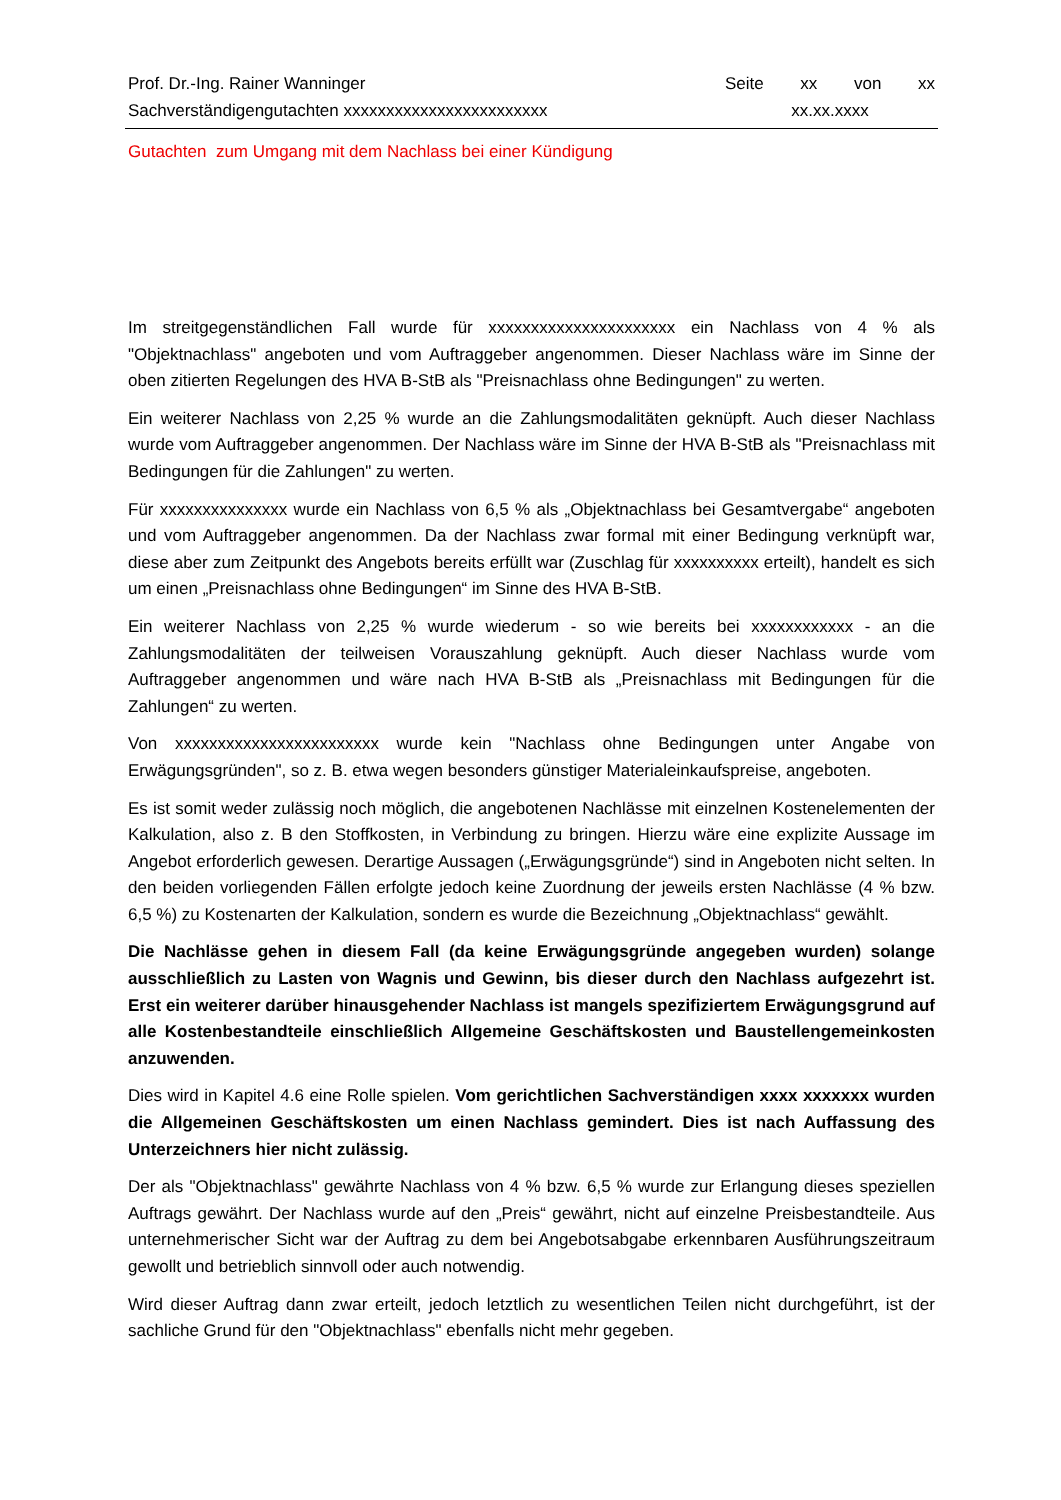Prof. Dr.-Ing. Rainer Wanninger
Sachverständigengutachten xxxxxxxxxxxxxxxxxxxxxxxx
Seite xx von xx
xx.xx.xxxx
Gutachten zum Umgang mit dem Nachlass bei einer Kündigung
Im streitgegenständlichen Fall wurde für xxxxxxxxxxxxxxxxxxxxxx ein Nachlass von 4 % als "Objektnachlass" angeboten und vom Auftraggeber angenommen. Dieser Nachlass wäre im Sinne der oben zitierten Regelungen des HVA B-StB als "Preisnachlass ohne Bedingungen" zu werten.
Ein weiterer Nachlass von 2,25 % wurde an die Zahlungsmodalitäten geknüpft. Auch dieser Nachlass wurde vom Auftraggeber angenommen. Der Nachlass wäre im Sinne der HVA B-StB als "Preisnachlass mit Bedingungen für die Zahlungen" zu werten.
Für xxxxxxxxxxxxxxx wurde ein Nachlass von 6,5 % als „Objektnachlass bei Gesamtvergabe“ angeboten und vom Auftraggeber angenommen. Da der Nachlass zwar formal mit einer Bedingung verknüpft war, diese aber zum Zeitpunkt des Angebots bereits erfüllt war (Zuschlag für xxxxxxxxxx erteilt), handelt es sich um einen „Preisnachlass ohne Bedingungen“ im Sinne des HVA B-StB.
Ein weiterer Nachlass von 2,25 % wurde wiederum - so wie bereits bei xxxxxxxxxxxx - an die Zahlungsmodalitäten der teilweisen Vorauszahlung geknüpft. Auch dieser Nachlass wurde vom Auftraggeber angenommen und wäre nach HVA B-StB als „Preisnachlass mit Bedingungen für die Zahlungen“ zu werten.
Von xxxxxxxxxxxxxxxxxxxxxxxx wurde kein "Nachlass ohne Bedingungen unter Angabe von Erwägungsgründen", so z. B. etwa wegen besonders günstiger Materialeinkaufspreise, angeboten.
Es ist somit weder zulässig noch möglich, die angebotenen Nachlässe mit einzelnen Kostenelementen der Kalkulation, also z. B den Stoffkosten, in Verbindung zu bringen. Hierzu wäre eine explizite Aussage im Angebot erforderlich gewesen. Derartige Aussagen („Erwägungsgründe“) sind in Angeboten nicht selten. In den beiden vorliegenden Fällen erfolgte jedoch keine Zuordnung der jeweils ersten Nachlässe (4 % bzw. 6,5 %) zu Kostenarten der Kalkulation, sondern es wurde die Bezeichnung „Objektnachlass“ gewählt.
Die Nachlässe gehen in diesem Fall (da keine Erwägungsgründe angegeben wurden) solange ausschließlich zu Lasten von Wagnis und Gewinn, bis dieser durch den Nachlass aufgezehrt ist. Erst ein weiterer darüber hinausgehender Nachlass ist mangels spezifiziertem Erwägungsgrund auf alle Kostenbestandteile einschließlich Allgemeine Geschäftskosten und Baustellengemeinkosten anzuwenden.
Dies wird in Kapitel 4.6 eine Rolle spielen. Vom gerichtlichen Sachverständigen xxxx xxxxxxx wurden die Allgemeinen Geschäftskosten um einen Nachlass gemindert. Dies ist nach Auffassung des Unterzeichners hier nicht zulässig.
Der als "Objektnachlass" gewährte Nachlass von 4 % bzw. 6,5 % wurde zur Erlangung dieses speziellen Auftrags gewährt. Der Nachlass wurde auf den „Preis“ gewährt, nicht auf einzelne Preisbestandteile. Aus unternehmerischer Sicht war der Auftrag zu dem bei Angebotsabgabe erkennbaren Ausführungszeitraum gewollt und betrieblich sinnvoll oder auch notwendig.
Wird dieser Auftrag dann zwar erteilt, jedoch letztlich zu wesentlichen Teilen nicht durchgeführt, ist der sachliche Grund für den "Objektnachlass" ebenfalls nicht mehr gegeben.